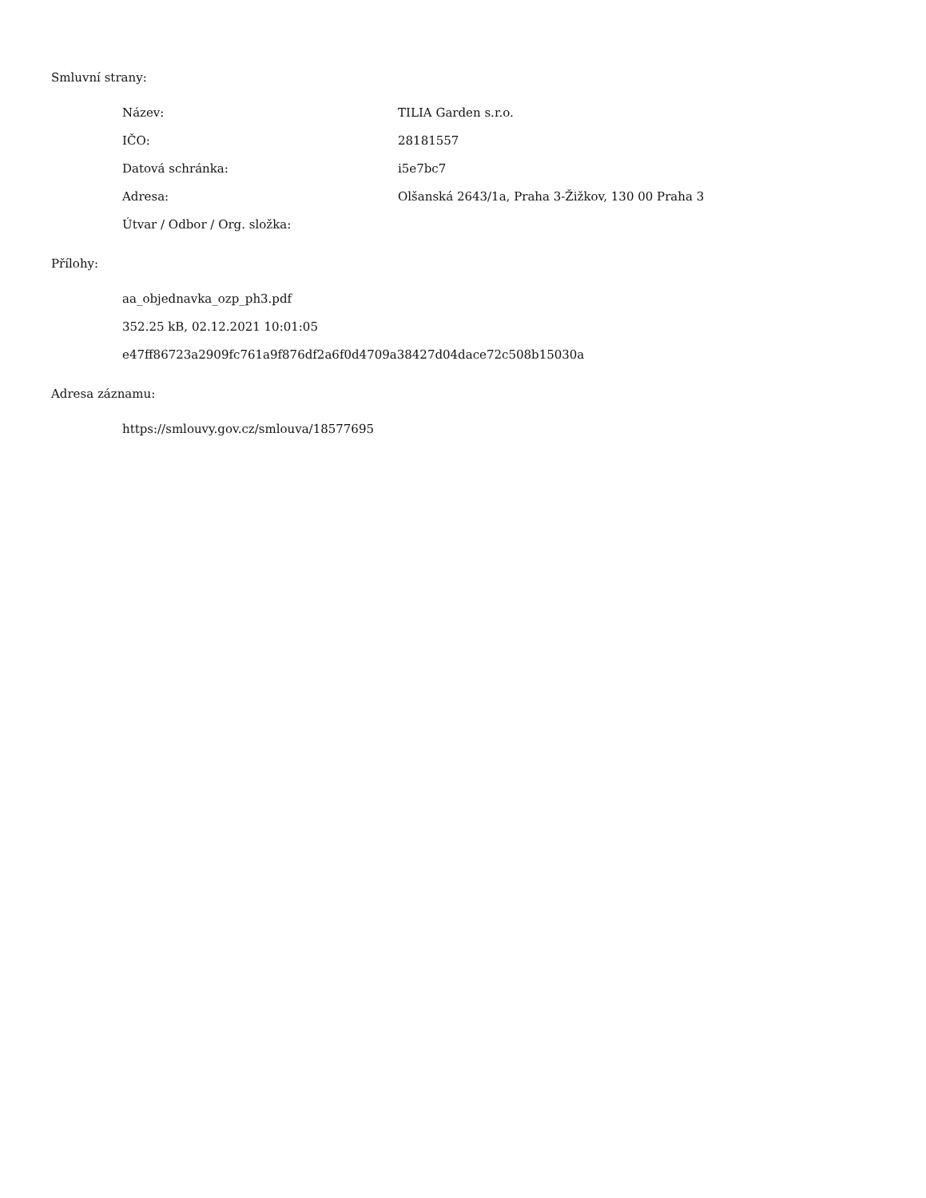Smluvní strany:
Název: TILIA Garden s.r.o.
IČO: 28181557
Datová schránka: i5e7bc7
Adresa: Olšanská 2643/1a, Praha 3-Žižkov, 130 00 Praha 3
Útvar / Odbor / Org. složka:
Přílohy:
aa_objednavka_ozp_ph3.pdf
352.25 kB, 02.12.2021 10:01:05
e47ff86723a2909fc761a9f876df2a6f0d4709a38427d04dace72c508b15030a
Adresa záznamu:
https://smlouvy.gov.cz/smlouva/18577695